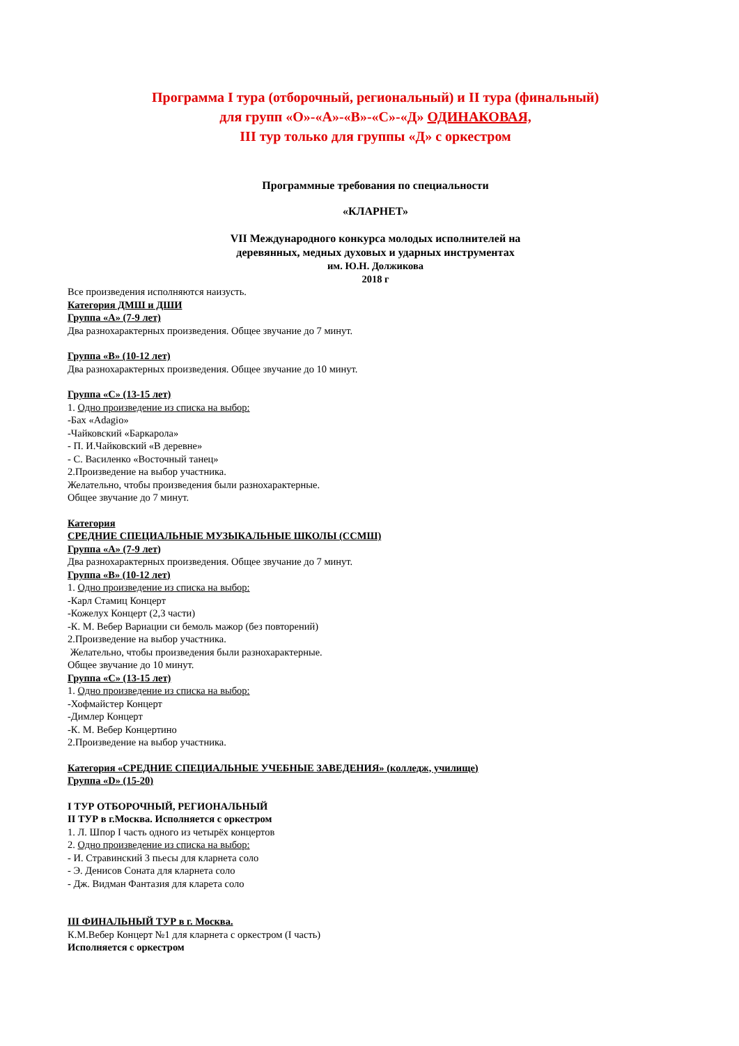Программа I тура (отборочный, региональный) и II тура (финальный)
для групп «О»-«А»-«В»-«С»-«Д» ОДИНАКОВАЯ,
III тур только для группы «Д» с оркестром
Программные требования по специальности
«КЛАРНЕТ»
VII Международного конкурса молодых исполнителей на
деревянных, медных духовых и ударных инструментах
им. Ю.Н. Должикова
2018 г
Все произведения исполняются наизусть.
Категория ДМШ и ДШИ
Группа «А» (7-9 лет)
Два разнохарактерных произведения. Общее звучание до 7 минут.
Группа «В» (10-12 лет)
Два разнохарактерных произведения. Общее звучание до 10 минут.
Группа «С» (13-15 лет)
1. Одно произведение из списка на выбор:
-Бах «Adagio»
-Чайковский «Баркарола»
- П. И.Чайковский «В деревне»
- С. Василенко «Восточный танец»
2.Произведение на выбор участника.
Желательно, чтобы произведения были разнохарактерные.
Общее звучание до 7 минут.
Категория
СРЕДНИЕ СПЕЦИАЛЬНЫЕ МУЗЫКАЛЬНЫЕ ШКОЛЫ (ССМШ)
Группа «А» (7-9 лет)
Два разнохарактерных произведения. Общее звучание до 7 минут.
Группа «В» (10-12 лет)
1. Одно произведение из списка на выбор:
-Карл Стамиц Концерт
-Кожелух Концерт (2,3 части)
-К. М. Вебер Вариации си бемоль мажор (без повторений)
2.Произведение на выбор участника.
Желательно, чтобы произведения были разнохарактерные.
Общее звучание до 10 минут.
Группа «С» (13-15 лет)
1. Одно произведение из списка на выбор:
-Хофмайстер Концерт
-Димлер Концерт
-К. М. Вебер Концертино
2.Произведение на выбор участника.
Категория «СРЕДНИЕ СПЕЦИАЛЬНЫЕ УЧЕБНЫЕ ЗАВЕДЕНИЯ» (колледж, училище)
Группа «D» (15-20)
I ТУР ОТБОРОЧНЫЙ, РЕГИОНАЛЬНЫЙ
II ТУР в г.Москва. Исполняется с оркестром
1. Л. Шпор I часть одного из четырёх концертов
2. Одно произведение из списка на выбор:
- И. Стравинский 3 пьесы для кларнета соло
- Э. Денисов Соната для кларнета соло
- Дж. Видман Фантазия для кларета соло
III ФИНАЛЬНЫЙ ТУР в г. Москва.
К.М.Вебер Концерт №1 для кларнета с оркестром (I часть)
Исполняется с оркестром